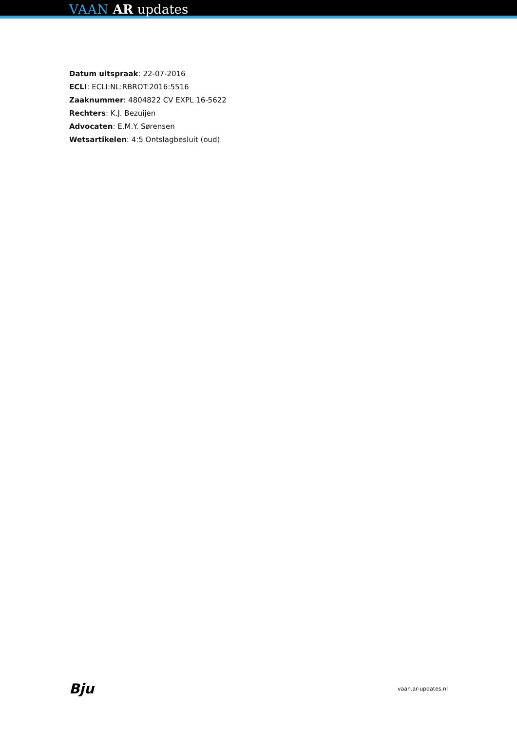VAAN AR updates
Datum uitspraak: 22-07-2016
ECLI: ECLI:NL:RBROT:2016:5516
Zaaknummer: 4804822 CV EXPL 16-5622
Rechters: K.J. Bezuijen
Advocaten: E.M.Y. Sørensen
Wetsartikelen: 4:5 Ontslagbesluit (oud)
Bju vaan.ar-updates.nl